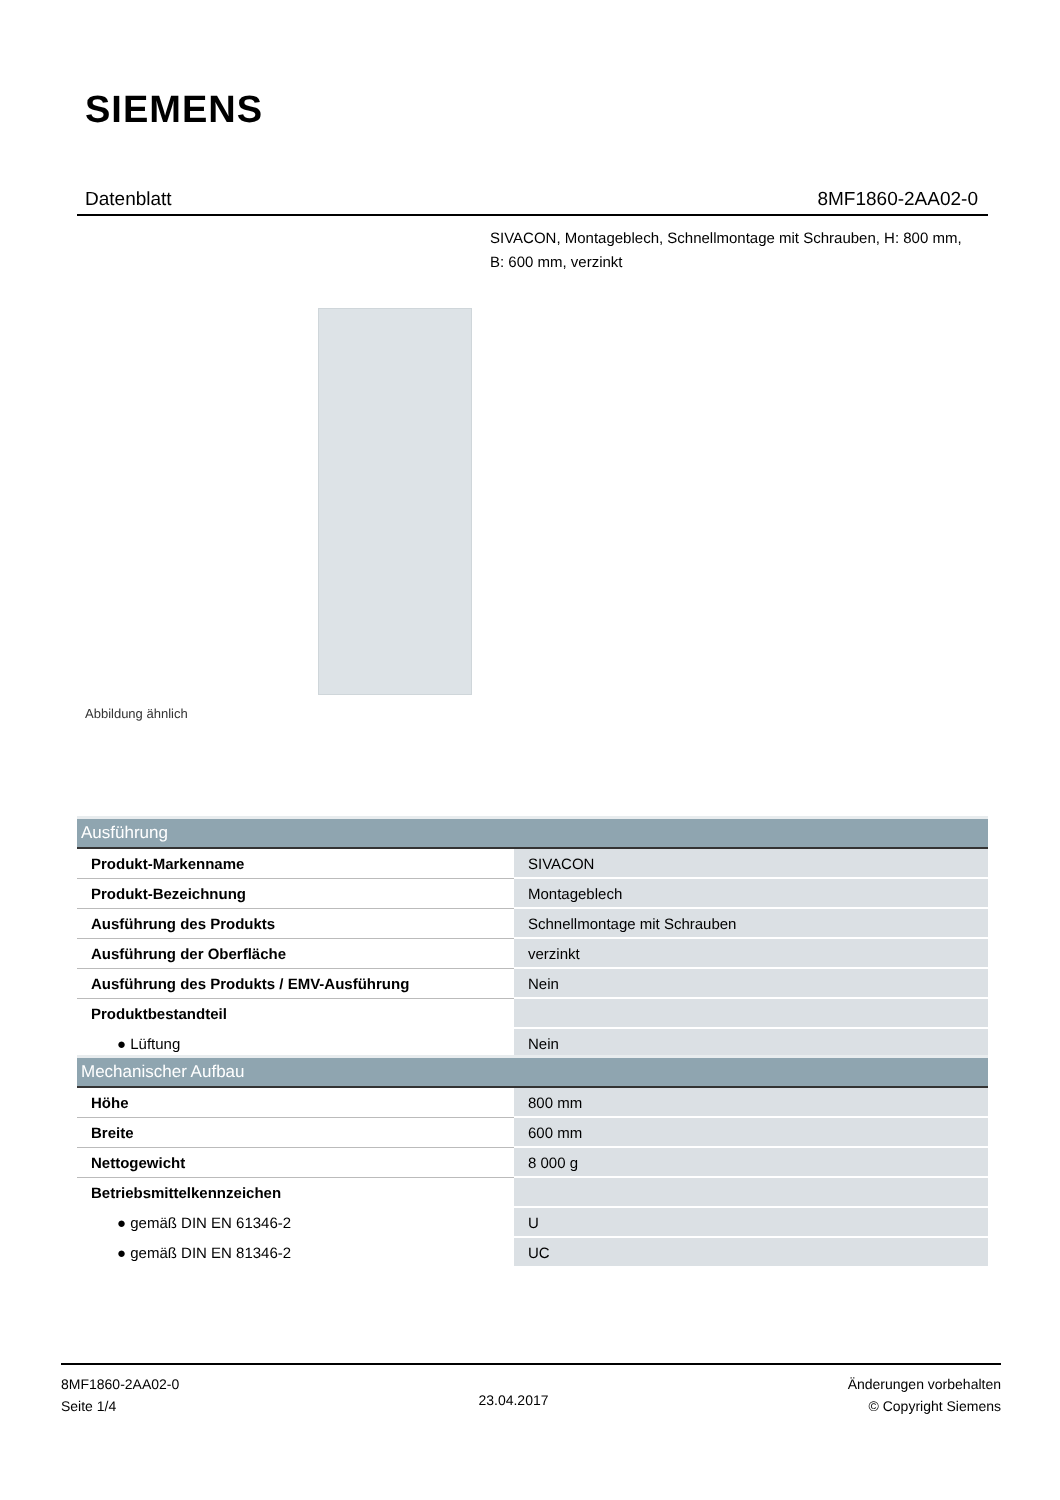SIEMENS
Datenblatt 8MF1860-2AA02-0
SIVACON, Montageblech, Schnellmontage mit Schrauben, H: 800 mm, B: 600 mm, verzinkt
Abbildung ähnlich
| Ausführung | |
| --- | --- |
| Produkt-Markenname | SIVACON |
| Produkt-Bezeichnung | Montageblech |
| Ausführung des Produkts | Schnellmontage mit Schrauben |
| Ausführung der Oberfläche | verzinkt |
| Ausführung des Produkts / EMV-Ausführung | Nein |
| Produktbestandteil | |
| ● Lüftung | Nein |
| Mechanischer Aufbau | |
| --- | --- |
| Höhe | 800 mm |
| Breite | 600 mm |
| Nettogewicht | 8 000 g |
| Betriebsmittelkennzeichen | |
| ● gemäß DIN EN 61346-2 | U |
| ● gemäß DIN EN 81346-2 | UC |
8MF1860-2AA02-0
Seite 1/4
23.04.2017
Änderungen vorbehalten
© Copyright Siemens